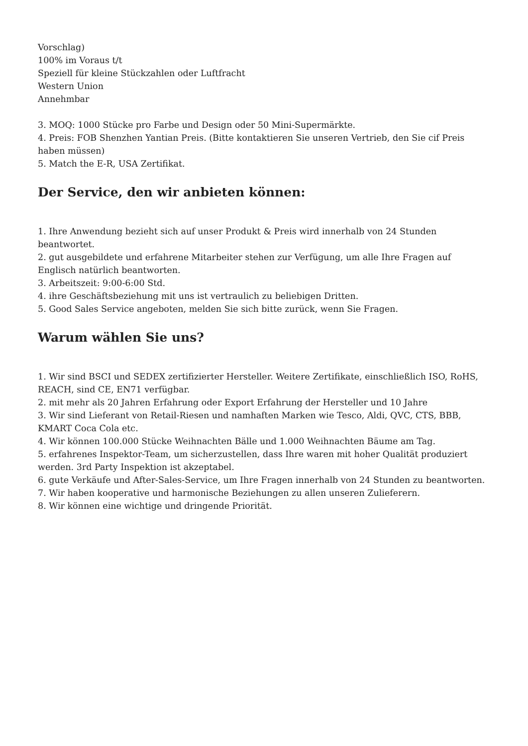Vorschlag)
100% im Voraus t/t
Speziell für kleine Stückzahlen oder Luftfracht
Western Union
Annehmbar
3. MOQ: 1000 Stücke pro Farbe und Design oder 50 Mini-Supermärkte.
4. Preis: FOB Shenzhen Yantian Preis. (Bitte kontaktieren Sie unseren Vertrieb, den Sie cif Preis haben müssen)
5. Match the E-R, USA Zertifikat.
Der Service, den wir anbieten können:
1. Ihre Anwendung bezieht sich auf unser Produkt & Preis wird innerhalb von 24 Stunden beantwortet.
2. gut ausgebildete und erfahrene Mitarbeiter stehen zur Verfügung, um alle Ihre Fragen auf Englisch natürlich beantworten.
3. Arbeitszeit: 9:00-6:00 Std.
4. ihre Geschäftsbeziehung mit uns ist vertraulich zu beliebigen Dritten.
5. Good Sales Service angeboten, melden Sie sich bitte zurück, wenn Sie Fragen.
Warum wählen Sie uns?
1. Wir sind BSCI und SEDEX zertifizierter Hersteller. Weitere Zertifikate, einschließlich ISO, RoHS, REACH, sind CE, EN71 verfügbar.
2. mit mehr als 20 Jahren Erfahrung oder Export Erfahrung der Hersteller und 10 Jahre
3. Wir sind Lieferant von Retail-Riesen und namhaften Marken wie Tesco, Aldi, QVC, CTS, BBB, KMART Coca Cola etc.
4. Wir können 100.000 Stücke Weihnachten Bälle und 1.000 Weihnachten Bäume am Tag.
5. erfahrenes Inspektor-Team, um sicherzustellen, dass Ihre waren mit hoher Qualität produziert werden. 3rd Party Inspektion ist akzeptabel.
6. gute Verkäufe und After-Sales-Service, um Ihre Fragen innerhalb von 24 Stunden zu beantworten.
7. Wir haben kooperative und harmonische Beziehungen zu allen unseren Zulieferern.
8. Wir können eine wichtige und dringende Priorität.